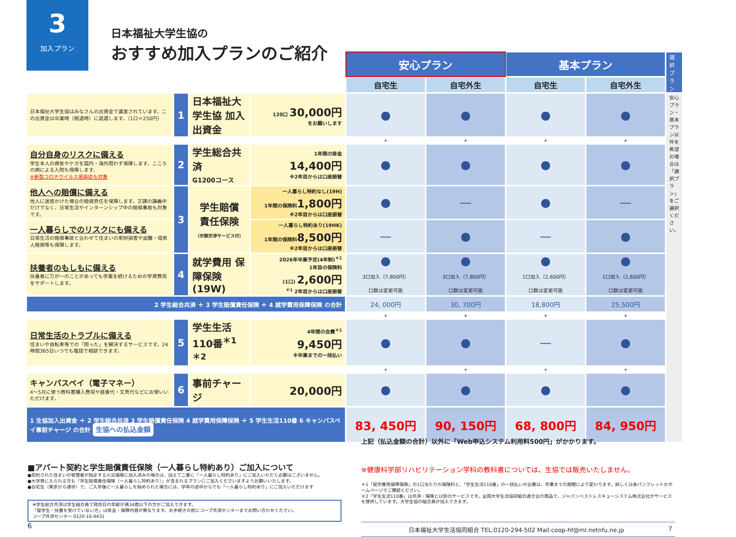3
加入プラン
日本福祉大学生協の
おすすめ加入プランのご紹介
| | | | | 安心プラン | | 基本プラン | | 選択プラン |
| | | | | 自宅生 | 自宅外生 | 自宅生 | 自宅外生 | |
| 日本福祉大学生協はみなさんの出資金で運営されています。この出資金は卒業時（脱退時）に返還します。（1口＝250円） | 1 | 日本福祉大学生協 加入出資金 | 120口 30,000円 をお願いします | ● | ● | ● | ● | 安心プラン・基本プラン以外を希望の場合は「選択プラン」をご選択ください。 |
| | | | | + | + | + | + | |
| 自分自身のリスクに備える 学生本人の病気やケガを国内・海外問わず保障します。こころの病による入院も保障します。 ※新型コロナウイルス感染症も対象 | 2 | 学生総合共済 G1200コース | 1年間の掛金 14,400円 ※2年目からは口座振替 | ● | ● | ● | ● | |
| 他人への賠償に備える 他人に迷惑かけた場合の賠償責任を保障します。正課の講義中だけでなく、日常生活やインターンシップ中の賠償事故も対象です。 | 3 | 学生賠償 責任保険 （示談交渉サービス付） | 一人暮らし特約なし(19H) 1年間の保険料 1,800円 ※2年目からは口座振替 | ● | — | ● | — | |
| 一人暮らしでのリスクにも備える 日常生活の賠償事故と合わせて住まいの家財損害や盗難・借家人賠償等も保障します。 | | | 一人暮らし特約あり(19HK) 1年間の保険料 8,500円 ※2年目からは口座振替 | — | ● | — | ● | |
| 扶養者のもしもに備える 扶養者に万が一のことがあっても学業を続けるための学資費用をサポートします。 | 4 | 就学費用 保障保険(19W) | 2026年卒業予定(4年制)<sup>＊1</sup> 1年目の保険料 (1口) 2,600円 <sup>＊1</sup> 2年目からは口座振替 | ● 3口加入（7,800円） 口数は変更可能 | ● 3口加入（7,800円） 口数は変更可能 | ● 1口加入（2,600円） 口数は変更可能 | ● 1口加入（2,600円） 口数は変更可能 | |
| 2 学生総合共済 ＋ 3 学生賠償責任保険 ＋ 4 就学費用保障保険 の合計 | | | | 24, 000円 | 30, 700円 | 18,800円 | 25,500円 | |
| | | | | + | + | + | + | |
| 日常生活のトラブルに備える 住まいや自転車等での「困った」を解決するサービスです。24時間365日いつでも電話で相談できます。 | 5 | 学生生活 110番<sup>＊1 ＊2</sup> | 4年間の会費<sup>＊1</sup> 9,450円 ※卒業までの一括払い | ● | ● | — | ● | |
| | | | | + | + | + | + | |
| キャンパスペイ（電子マネー） 4～5月に使う教科書購入費用や昼食代・文具代などにお使いいただけます。 | 6 | 事前チャージ | 20,000円 | ● | ● | ● | ● | |
| 1 生協加入出資金 ＋ 2 学生総合共済 3 学生賠償責任保険 4 就学費用保障保険 ＋ 5 学生生活110番 6 キャンパスペイ事前チャージ の合計 生協への払込金額 | | | | 83, 450円 | 90, 150円 | 68, 800円 | 84, 950円 | |
■アパート契約と学生賠償責任保険（一人暮らし特約あり）ご加入について
●契約された住まいの管理者が指定する火災保険に加入済みの場合は、加えて二重に「一人暮らし特約あり」にご加入いただく必要はございません。
●大学寮に入られる方も「学生賠償責任保険（一人暮らし特約あり）」が含まれるプランにご加入くださいますようお願いいたします。
●自宅生（実家から通学）で、ご入学後に一人暮らしを始められた場合には、学年の途中からでも「一人暮らし特約あり」にご加入いただけます
※学生総合共済は学生組合員で発効日の年齢が満34歳以下の方がご加入できます。
「留学生・扶養を受けていない方」は掛金・保障内容が異なります。お手続きの前にコープ共済センターまでお問い合わせください。
コープ共済センター 0120-16-9431
6
上記（払込金額の合計）以外に「Web申込システム利用料500円」がかかります。
※健康科学部リハビリテーション学科の教科書については、生協では販売いたしません。
＊1「就学費用保障保険」の1口当たりの保険料と、「学生生活110番」の一括払いの会費は、卒業までの期間により変わります。詳しくは各パンフレットかホームページでご確認ください。
＊2「学生生活110番」は共済・保険とは別のサービスです。全国大学生活協同組合連合会の商品で、ジャパンベストレスキューシステム株式会社がサービスを提供しています。大学生協の組合員が加入できます。
日本福祉大学生活協同組合 TEL:0120-294-502 Mail:coop-hf@ml.netnfu.ne.jp 7